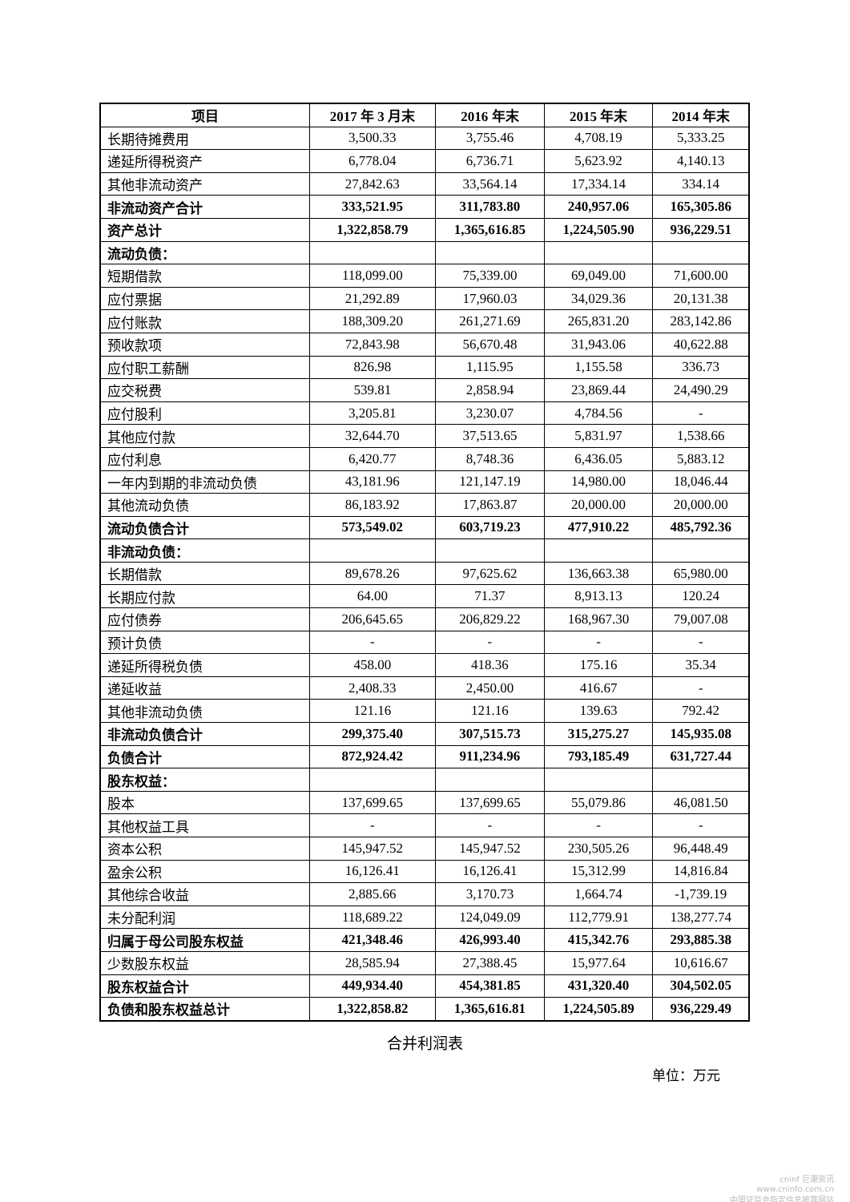| 项目 | 2017 年 3 月末 | 2016 年末 | 2015 年末 | 2014 年末 |
| --- | --- | --- | --- | --- |
| 长期待摊费用 | 3,500.33 | 3,755.46 | 4,708.19 | 5,333.25 |
| 递延所得税资产 | 6,778.04 | 6,736.71 | 5,623.92 | 4,140.13 |
| 其他非流动资产 | 27,842.63 | 33,564.14 | 17,334.14 | 334.14 |
| 非流动资产合计 | 333,521.95 | 311,783.80 | 240,957.06 | 165,305.86 |
| 资产总计 | 1,322,858.79 | 1,365,616.85 | 1,224,505.90 | 936,229.51 |
| 流动负债： | | | | |
| 短期借款 | 118,099.00 | 75,339.00 | 69,049.00 | 71,600.00 |
| 应付票据 | 21,292.89 | 17,960.03 | 34,029.36 | 20,131.38 |
| 应付账款 | 188,309.20 | 261,271.69 | 265,831.20 | 283,142.86 |
| 预收款项 | 72,843.98 | 56,670.48 | 31,943.06 | 40,622.88 |
| 应付职工薪酬 | 826.98 | 1,115.95 | 1,155.58 | 336.73 |
| 应交税费 | 539.81 | 2,858.94 | 23,869.44 | 24,490.29 |
| 应付股利 | 3,205.81 | 3,230.07 | 4,784.56 | - |
| 其他应付款 | 32,644.70 | 37,513.65 | 5,831.97 | 1,538.66 |
| 应付利息 | 6,420.77 | 8,748.36 | 6,436.05 | 5,883.12 |
| 一年内到期的非流动负债 | 43,181.96 | 121,147.19 | 14,980.00 | 18,046.44 |
| 其他流动负债 | 86,183.92 | 17,863.87 | 20,000.00 | 20,000.00 |
| 流动负债合计 | 573,549.02 | 603,719.23 | 477,910.22 | 485,792.36 |
| 非流动负债： | | | | |
| 长期借款 | 89,678.26 | 97,625.62 | 136,663.38 | 65,980.00 |
| 长期应付款 | 64.00 | 71.37 | 8,913.13 | 120.24 |
| 应付债券 | 206,645.65 | 206,829.22 | 168,967.30 | 79,007.08 |
| 预计负债 | - | - | - | - |
| 递延所得税负债 | 458.00 | 418.36 | 175.16 | 35.34 |
| 递延收益 | 2,408.33 | 2,450.00 | 416.67 | - |
| 其他非流动负债 | 121.16 | 121.16 | 139.63 | 792.42 |
| 非流动负债合计 | 299,375.40 | 307,515.73 | 315,275.27 | 145,935.08 |
| 负债合计 | 872,924.42 | 911,234.96 | 793,185.49 | 631,727.44 |
| 股东权益： | | | | |
| 股本 | 137,699.65 | 137,699.65 | 55,079.86 | 46,081.50 |
| 其他权益工具 | - | - | - | - |
| 资本公积 | 145,947.52 | 145,947.52 | 230,505.26 | 96,448.49 |
| 盈余公积 | 16,126.41 | 16,126.41 | 15,312.99 | 14,816.84 |
| 其他综合收益 | 2,885.66 | 3,170.73 | 1,664.74 | -1,739.19 |
| 未分配利润 | 118,689.22 | 124,049.09 | 112,779.91 | 138,277.74 |
| 归属于母公司股东权益 | 421,348.46 | 426,993.40 | 415,342.76 | 293,885.38 |
| 少数股东权益 | 28,585.94 | 27,388.45 | 15,977.64 | 10,616.67 |
| 股东权益合计 | 449,934.40 | 454,381.85 | 431,320.40 | 304,502.05 |
| 负债和股东权益总计 | 1,322,858.82 | 1,365,616.81 | 1,224,505.89 | 936,229.49 |
合并利润表
单位：万元
cninf 巨潮资讯
www.cninfo.com.cn
中国证监会指定信息披露网站